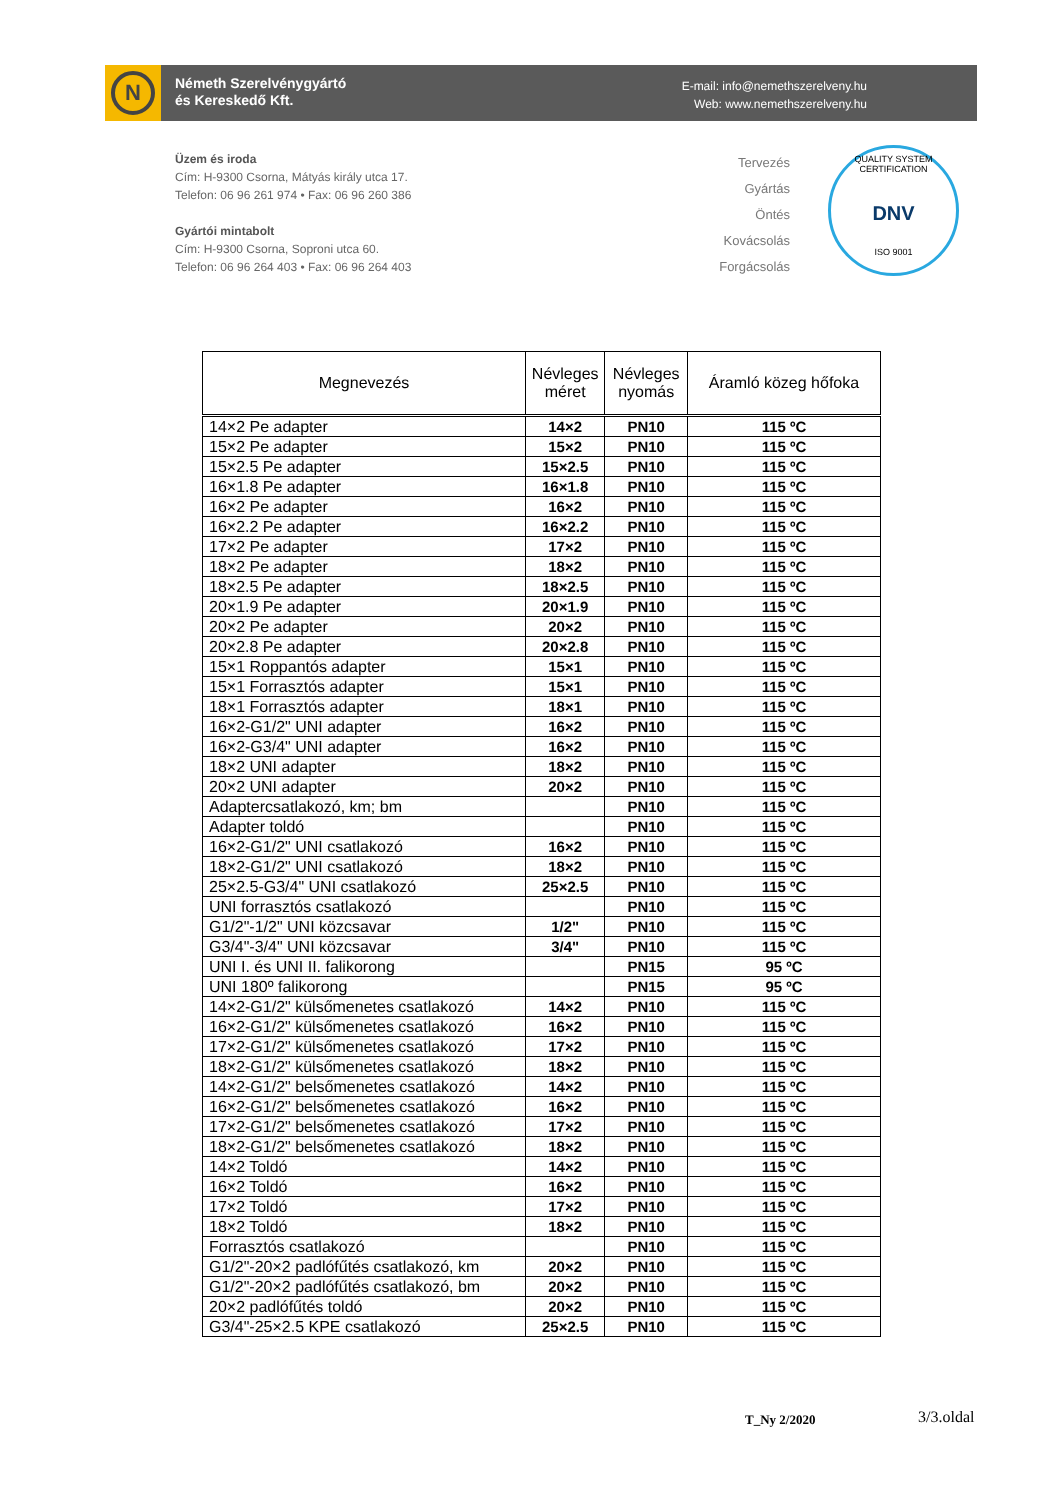N
Németh Szerelvénygyártó
és Kereskedő Kft.
E-mail: info@nemethszerelveny.hu
Web: www.nemethszerelveny.hu
Üzem és iroda
Cím: H-9300 Csorna, Mátyás király utca 17.
Telefon: 06 96 261 974 • Fax: 06 96 260 386
Gyártói mintabolt
Cím: H-9300 Csorna, Soproni utca 60.
Telefon: 06 96 264 403 • Fax: 06 96 264 403
Tervezés
Gyártás
Öntés
Kovácsolás
Forgácsolás
QUALITY SYSTEM CERTIFICATION
DNV
ISO 9001
| Megnevezés | Névleges méret | Névleges nyomás | Áramló közeg hőfoka |
| --- | --- | --- | --- |
| 14×2 Pe adapter | 14×2 | PN10 | 115 ºC |
| 15×2 Pe adapter | 15×2 | PN10 | 115 ºC |
| 15×2.5 Pe adapter | 15×2.5 | PN10 | 115 ºC |
| 16×1.8 Pe adapter | 16×1.8 | PN10 | 115 ºC |
| 16×2 Pe adapter | 16×2 | PN10 | 115 ºC |
| 16×2.2 Pe adapter | 16×2.2 | PN10 | 115 ºC |
| 17×2 Pe adapter | 17×2 | PN10 | 115 ºC |
| 18×2 Pe adapter | 18×2 | PN10 | 115 ºC |
| 18×2.5 Pe adapter | 18×2.5 | PN10 | 115 ºC |
| 20×1.9 Pe adapter | 20×1.9 | PN10 | 115 ºC |
| 20×2 Pe adapter | 20×2 | PN10 | 115 ºC |
| 20×2.8 Pe adapter | 20×2.8 | PN10 | 115 ºC |
| 15×1 Roppantós adapter | 15×1 | PN10 | 115 ºC |
| 15×1 Forrasztós adapter | 15×1 | PN10 | 115 ºC |
| 18×1 Forrasztós adapter | 18×1 | PN10 | 115 ºC |
| 16×2-G1/2" UNI adapter | 16×2 | PN10 | 115 ºC |
| 16×2-G3/4" UNI adapter | 16×2 | PN10 | 115 ºC |
| 18×2 UNI adapter | 18×2 | PN10 | 115 ºC |
| 20×2 UNI adapter | 20×2 | PN10 | 115 ºC |
| Adaptercsatlakozó, km; bm | | PN10 | 115 ºC |
| Adapter toldó | | PN10 | 115 ºC |
| 16×2-G1/2" UNI csatlakozó | 16×2 | PN10 | 115 ºC |
| 18×2-G1/2" UNI csatlakozó | 18×2 | PN10 | 115 ºC |
| 25×2.5-G3/4" UNI csatlakozó | 25×2.5 | PN10 | 115 ºC |
| UNI forrasztós csatlakozó | | PN10 | 115 ºC |
| G1/2"-1/2" UNI közcsavar | 1/2" | PN10 | 115 ºC |
| G3/4"-3/4" UNI közcsavar | 3/4" | PN10 | 115 ºC |
| UNI I. és UNI II. falikorong | | PN15 | 95 ºC |
| UNI 180º falikorong | | PN15 | 95 ºC |
| 14×2-G1/2" külsőmenetes csatlakozó | 14×2 | PN10 | 115 ºC |
| 16×2-G1/2" külsőmenetes csatlakozó | 16×2 | PN10 | 115 ºC |
| 17×2-G1/2" külsőmenetes csatlakozó | 17×2 | PN10 | 115 ºC |
| 18×2-G1/2" külsőmenetes csatlakozó | 18×2 | PN10 | 115 ºC |
| 14×2-G1/2" belsőmenetes csatlakozó | 14×2 | PN10 | 115 ºC |
| 16×2-G1/2" belsőmenetes csatlakozó | 16×2 | PN10 | 115 ºC |
| 17×2-G1/2" belsőmenetes csatlakozó | 17×2 | PN10 | 115 ºC |
| 18×2-G1/2" belsőmenetes csatlakozó | 18×2 | PN10 | 115 ºC |
| 14×2 Toldó | 14×2 | PN10 | 115 ºC |
| 16×2 Toldó | 16×2 | PN10 | 115 ºC |
| 17×2 Toldó | 17×2 | PN10 | 115 ºC |
| 18×2 Toldó | 18×2 | PN10 | 115 ºC |
| Forrasztós csatlakozó | | PN10 | 115 ºC |
| G1/2"-20×2 padlófűtés csatlakozó, km | 20×2 | PN10 | 115 ºC |
| G1/2"-20×2 padlófűtés csatlakozó, bm | 20×2 | PN10 | 115 ºC |
| 20×2 padlófűtés toldó | 20×2 | PN10 | 115 ºC |
| G3/4"-25×2.5 KPE csatlakozó | 25×2.5 | PN10 | 115 ºC |
T_Ny 2/2020 3/3.oldal